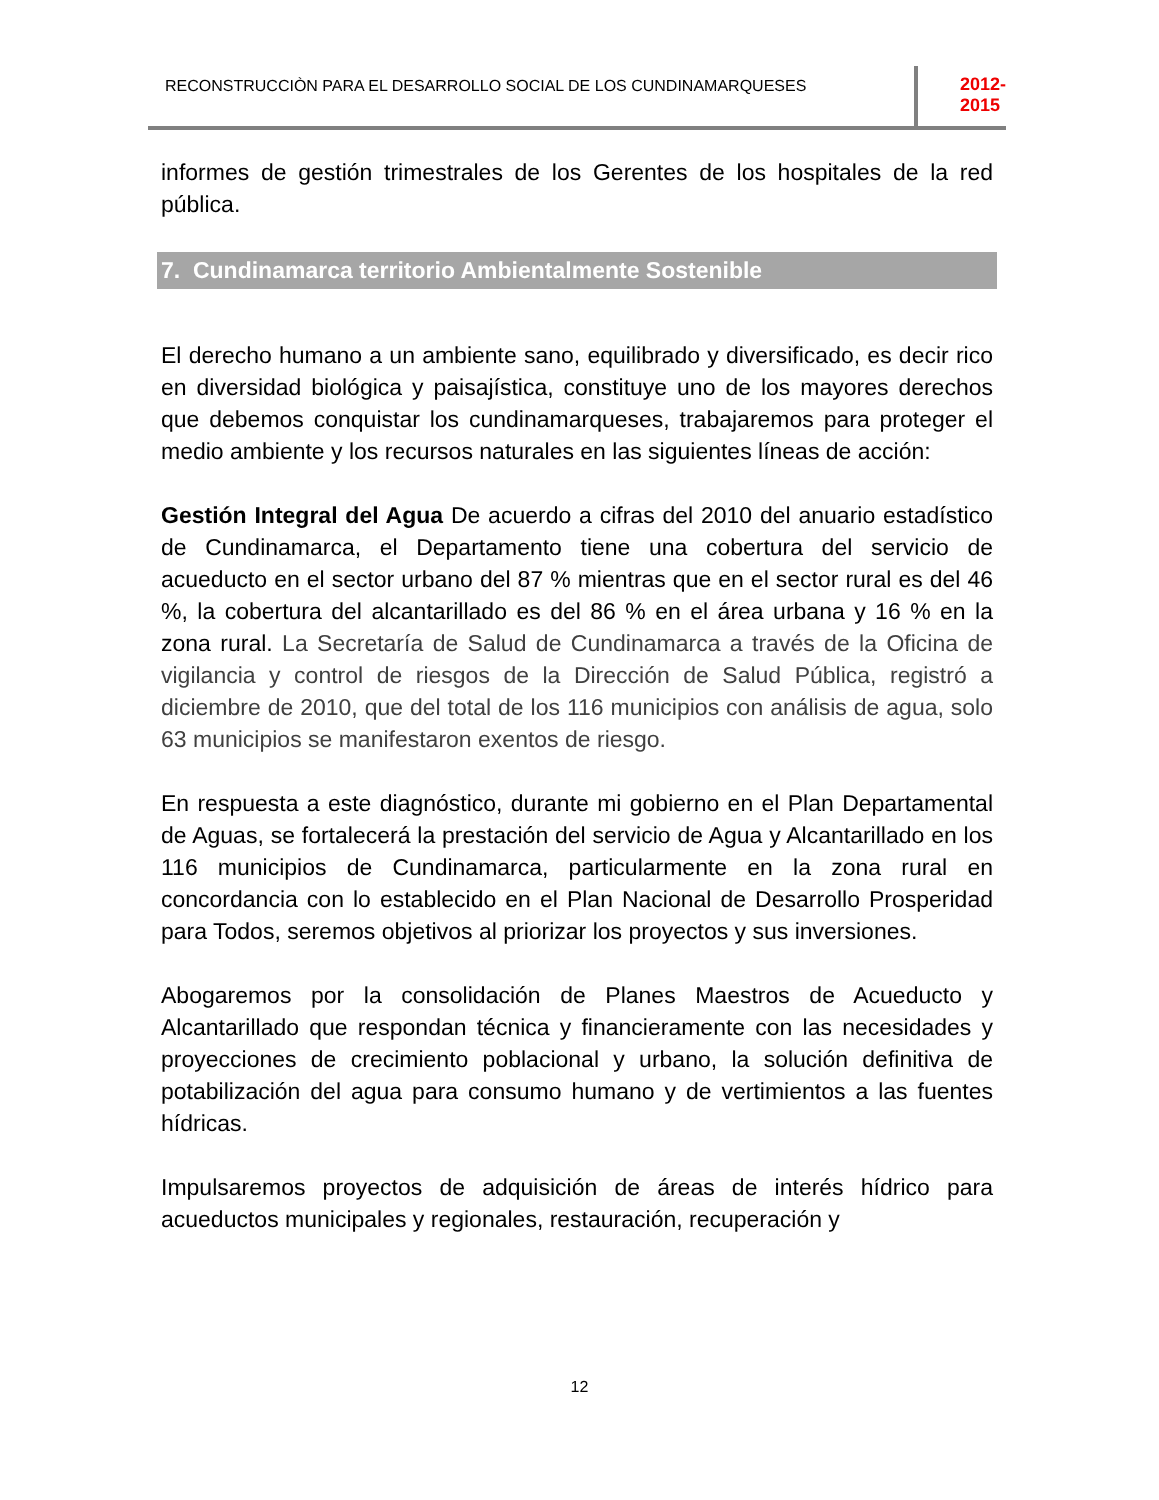RECONSTRUCCIÒN PARA EL DESARROLLO SOCIAL DE LOS CUNDINAMARQUESES
2012- 2015
informes de gestión trimestrales de los Gerentes de los hospitales de la red pública.
7. Cundinamarca territorio Ambientalmente Sostenible
El derecho humano a un ambiente sano, equilibrado y diversificado, es decir rico en diversidad biológica y paisajística, constituye uno de los mayores derechos que debemos conquistar los cundinamarqueses, trabajaremos para proteger el medio ambiente y los recursos naturales en las siguientes líneas de acción:
Gestión Integral del Agua De acuerdo a cifras del 2010 del anuario estadístico de Cundinamarca, el Departamento tiene una cobertura del servicio de acueducto en el sector urbano del 87 % mientras que en el sector rural es del 46 %, la cobertura del alcantarillado es del 86 % en el área urbana y 16 % en la zona rural. La Secretaría de Salud de Cundinamarca a través de la Oficina de vigilancia y control de riesgos de la Dirección de Salud Pública, registró a diciembre de 2010, que del total de los 116 municipios con análisis de agua, solo 63 municipios se manifestaron exentos de riesgo.
En respuesta a este diagnóstico, durante mi gobierno en el Plan Departamental de Aguas, se fortalecerá la prestación del servicio de Agua y Alcantarillado en los 116 municipios de Cundinamarca, particularmente en la zona rural en concordancia con lo establecido en el Plan Nacional de Desarrollo Prosperidad para Todos, seremos objetivos al priorizar los proyectos y sus inversiones.
Abogaremos por la consolidación de Planes Maestros de Acueducto y Alcantarillado que respondan técnica y financieramente con las necesidades y proyecciones de crecimiento poblacional y urbano, la solución definitiva de potabilización del agua para consumo humano y de vertimientos a las fuentes hídricas.
Impulsaremos proyectos de adquisición de áreas de interés hídrico para acueductos municipales y regionales, restauración, recuperación y
12